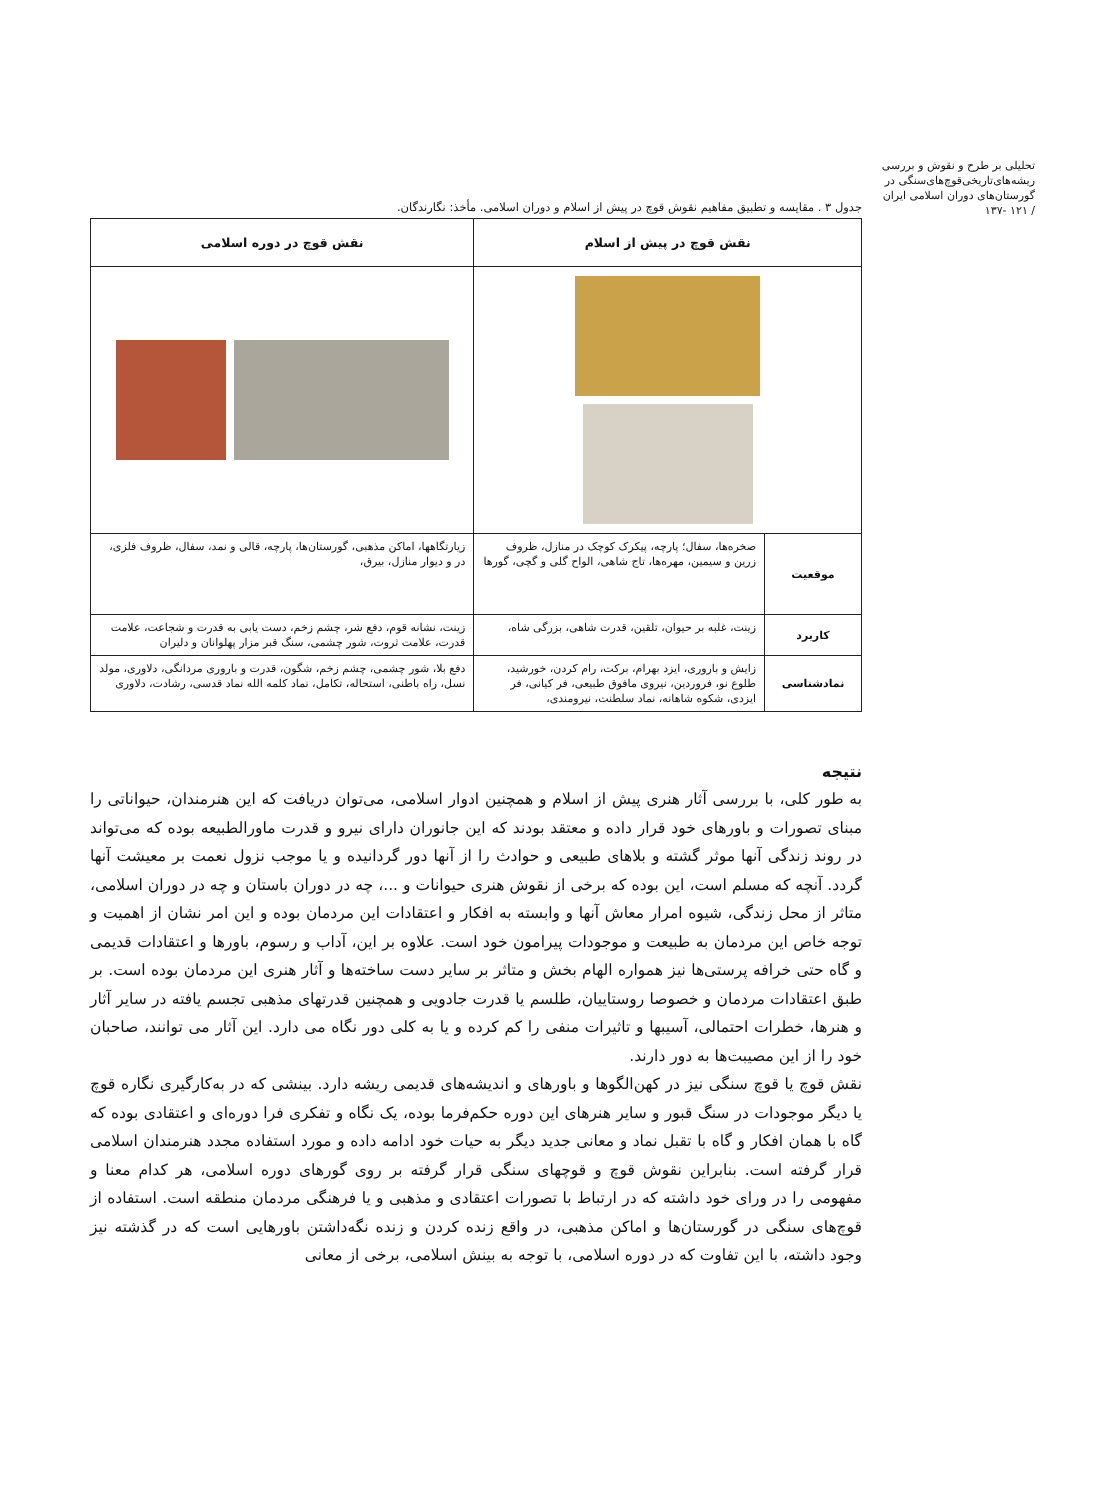تحلیلی بر طرح و نقوش و بررسی ریشه‌های‌تاریخی‌قوچ‌های‌سنگی در گورستان‌های دوران اسلامی ایران
/ ۱۲۱ -۱۳۷
جدول ۳ . مقایسه و تطبیق مفاهیم نقوش قوچ در پیش از اسلام و دوران اسلامی. مأخذ: نگارندگان.
| نقش قوچ در پیش از اسلام | | نقش قوچ در دوره اسلامی |
| --- | --- | --- |
| موقعیت | صخره‌ها، سفال؛ پارچه، پیکرک کوچک در منازل، ظروف زرین و سیمین، مهره‌ها، تاج شاهی، الواح گلی و گچی، گورها | زیارتگاهها، اماکن مذهبی، گورستان‌ها، پارچه، قالی و نمد، سفال، ظروف فلزی، در و دیوار منازل، بیرق، |
| کاربرد | زینت، غلبه بر حیوان، تلقین، قدرت شاهی، بزرگی شاه، | زینت، نشانه قوم، دفع شر، چشم زخم، دست یابی به قدرت و شجاعت، علامت قدرت، علامت ثروت، شور چشمی، سنگ قبر مزار پهلوانان و دلیران |
| نمادشناسی | زایش و باروری، ایزد بهرام، برکت، رام کردن، خورشید، طلوع نو، فروردین، نیروی مافوق طبیعی، فر کیانی، فر ایزدی، شکوه شاهانه، نماد سلطنت، نیرومندی، | دفع بلا، شور چشمی، چشم زخم، شگون، قدرت و باروری مردانگی، دلاوری، مولد نسل، راه باطنی، استحاله، تکامل، نماد کلمه الله نماد قدسی، رشادت، دلاوری |
نتیجه
به طور کلی، با بررسی آثار هنری پیش از اسلام و همچنین ادوار اسلامی، می‌توان دریافت که این هنرمندان، حیواناتی را مبنای تصورات و باورهای خود قرار داده و معتقد بودند که این جانوران دارای نیرو و قدرت ماورالطبیعه بوده که می‌تواند در روند زندگی آنها موثر گشته و بلاهای طبیعی و حوادث را از آنها دور گردانیده و یا موجب نزول نعمت بر معیشت آنها گردد. آنچه که مسلم است، این بوده که برخی از نقوش هنری حیوانات و ...، چه در دوران باستان و چه در دوران اسلامی، متاثر از محل زندگی، شیوه امرار معاش آنها و وابسته به افکار و اعتقادات این مردمان بوده و این امر نشان از اهمیت و توجه خاص این مردمان به طبیعت و موجودات پیرامون خود است. علاوه بر این، آداب و رسوم، باورها و اعتقادات قدیمی و گاه حتی خرافه پرستی‌ها نیز همواره الهام بخش و متاثر بر سایر دست ساخته‌ها و آثار هنری این مردمان بوده است. بر طبق اعتقادات مردمان و خصوصا روستاییان، طلسم یا قدرت جادویی و همچنین قدرتهای مذهبی تجسم یافته در سایر آثار و هنرها، خطرات احتمالی، آسیبها و تاثیرات منفی را کم کرده و یا به کلی دور نگاه می دارد. این آثار می توانند، صاحبان خود را از این مصیبت‌ها به دور دارند.
نقش قوچ یا قوچ سنگی نیز در کهن‌الگوها و باورهای و اندیشه‌های قدیمی ریشه دارد. بینشی که در به‌کارگیری نگاره قوچ یا دیگر موجودات در سنگ قبور و سایر هنرهای این دوره حکم‌فرما بوده، یک نگاه و تفکری فرا دوره‌ای و اعتقادی بوده که گاه با همان افکار و گاه با تقبل نماد و معانی جدید دیگر به حیات خود ادامه داده و مورد استفاده مجدد هنرمندان اسلامی قرار گرفته است. بنابراین نقوش قوچ و قوچهای سنگی قرار گرفته بر روی گورهای دوره اسلامی، هر کدام معنا و مفهومی را در ورای خود داشته که در ارتباط با تصورات اعتقادی و مذهبی و یا فرهنگی مردمان منطقه است. استفاده از قوچ‌های سنگی در گورستان‌ها و اماکن مذهبی، در واقع زنده کردن و زنده نگه‌داشتن باورهایی است که در گذشته نیز وجود داشته، با این تفاوت که در دوره اسلامی، با توجه به بینش اسلامی، برخی از معانی